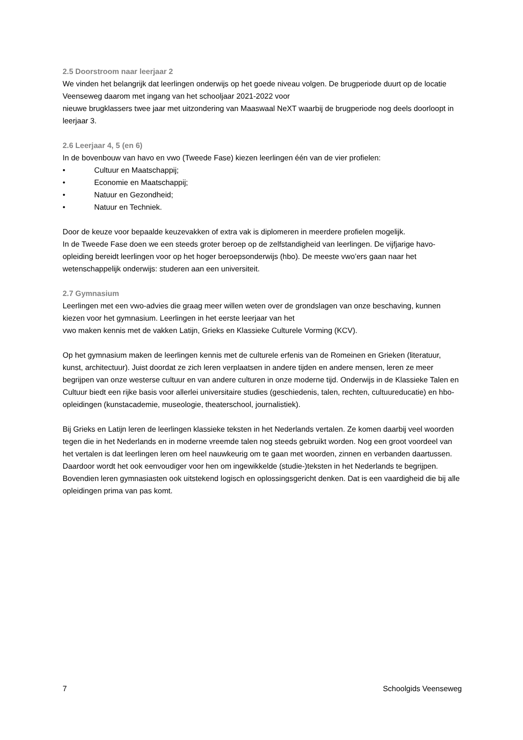2.5 Doorstroom naar leerjaar 2
We vinden het belangrijk dat leerlingen onderwijs op het goede niveau volgen. De brugperiode duurt op de locatie Veenseweg daarom met ingang van het schooljaar 2021-2022 voor
nieuwe brugklassers twee jaar met uitzondering van Maaswaal NeXT waarbij de brugperiode nog deels doorloopt in leerjaar 3.
2.6 Leerjaar 4, 5 (en 6)
In de bovenbouw van havo en vwo (Tweede Fase) kiezen leerlingen één van de vier profielen:
• Cultuur en Maatschappij;
• Economie en Maatschappij;
• Natuur en Gezondheid;
• Natuur en Techniek.
Door de keuze voor bepaalde keuzevakken of extra vak is diplomeren in meerdere profielen mogelijk.
In de Tweede Fase doen we een steeds groter beroep op de zelfstandigheid van leerlingen. De vijfjarige havo-opleiding bereidt leerlingen voor op het hoger beroepsonderwijs (hbo). De meeste vwo’ers gaan naar het wetenschappelijk onderwijs: studeren aan een universiteit.
2.7 Gymnasium
Leerlingen met een vwo-advies die graag meer willen weten over de grondslagen van onze beschaving, kunnen kiezen voor het gymnasium. Leerlingen in het eerste leerjaar van het
vwo maken kennis met de vakken Latijn, Grieks en Klassieke Culturele Vorming (KCV).
Op het gymnasium maken de leerlingen kennis met de culturele erfenis van de Romeinen en Grieken (literatuur, kunst, architectuur). Juist doordat ze zich leren verplaatsen in andere tijden en andere mensen, leren ze meer begrijpen van onze westerse cultuur en van andere culturen in onze moderne tijd. Onderwijs in de Klassieke Talen en Cultuur biedt een rijke basis voor allerlei universitaire studies (geschiedenis, talen, rechten, cultuureducatie) en hbo-opleidingen (kunstacademie, museologie, theaterschool, journalistiek).
Bij Grieks en Latijn leren de leerlingen klassieke teksten in het Nederlands vertalen. Ze komen daarbij veel woorden tegen die in het Nederlands en in moderne vreemde talen nog steeds gebruikt worden. Nog een groot voordeel van het vertalen is dat leerlingen leren om heel nauwkeurig om te gaan met woorden, zinnen en verbanden daartussen. Daardoor wordt het ook eenvoudiger voor hen om ingewikkelde (studie-)teksten in het Nederlands te begrijpen. Bovendien leren gymnasiasten ook uitstekend logisch en oplossingsgericht denken. Dat is een vaardigheid die bij alle opleidingen prima van pas komt.
7 Schoolgids Veenseweg